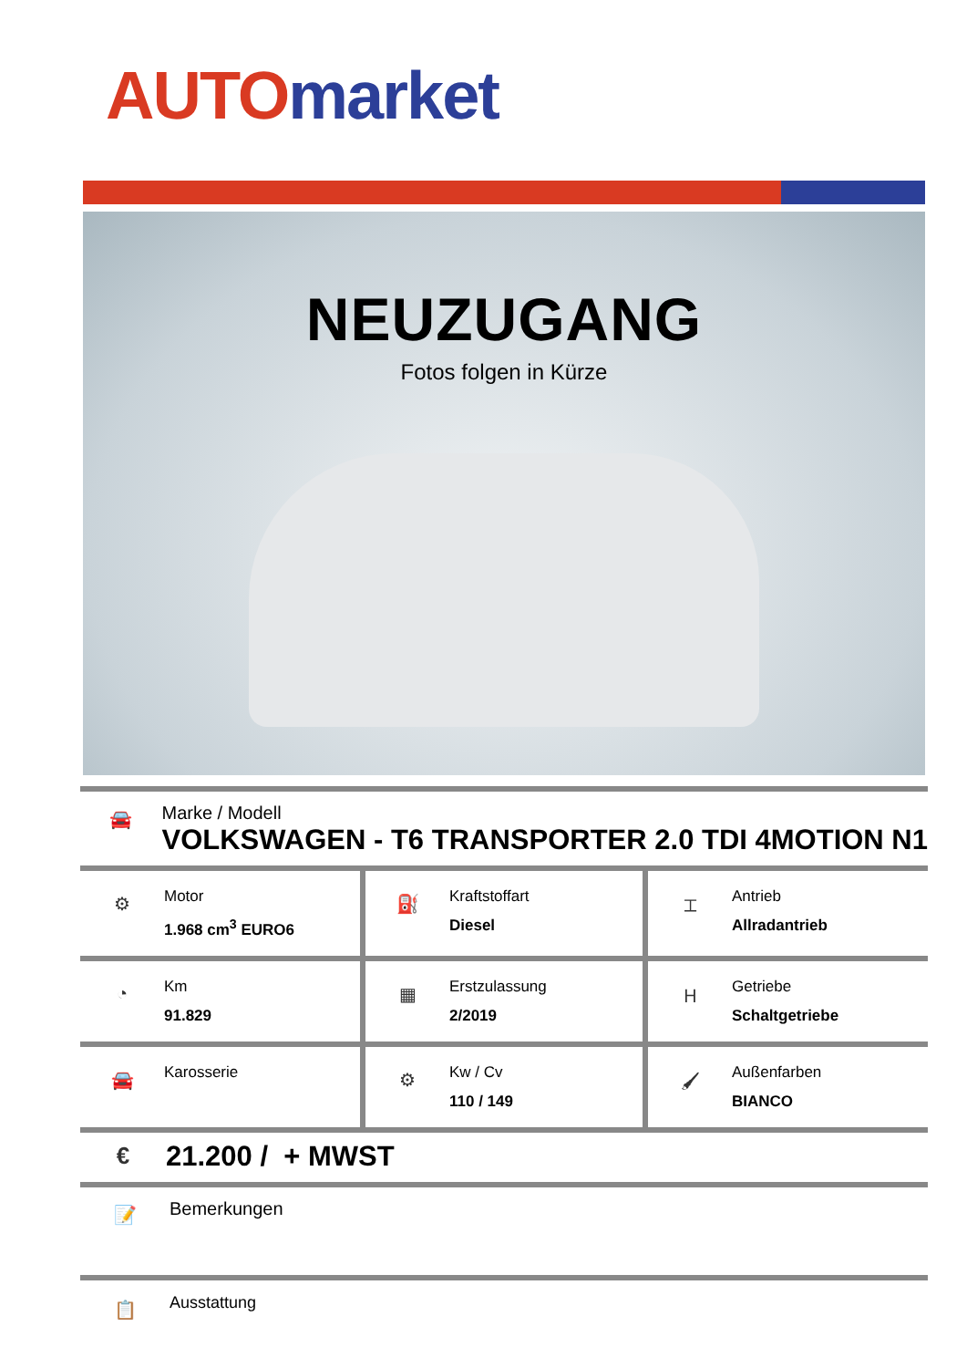AUTO market
NEUZUGANG
Fotos folgen in Kürze
🚘
Marke / Modell
VOLKSWAGEN - T6 TRANSPORTER 2.0 TDI 4MOTION N1
| ⚙ Motor 1.968 cm<sup>3</sup> EURO6 | ⛽ Kraftstoffart Diesel | ⌶ Antrieb Allradantrieb |
| ◔ Km 91.829 | ▦ Erstzulassung 2/2019 | Ⲏ Getriebe Schaltgetriebe |
| 🚘 Karosserie | ⚙ Kw / Cv 110 / 149 | 🖌 Außenfarben BIANCO |
€
21.200 / + MWST
📝
Bemerkungen
📋
Ausstattung